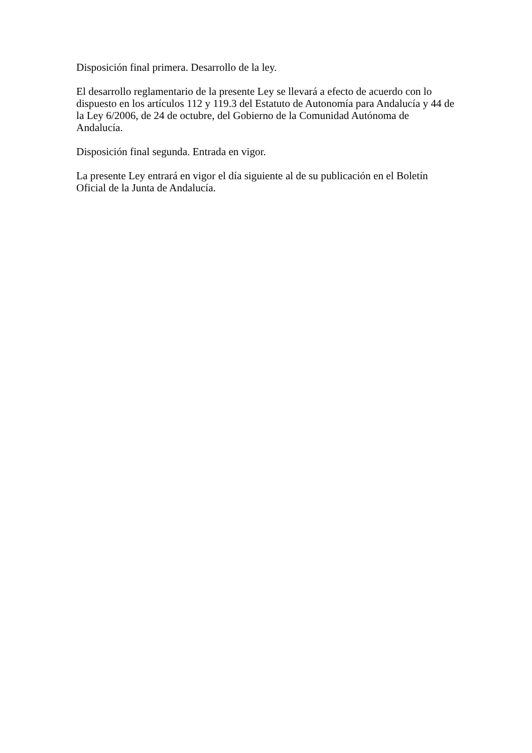Disposición final primera. Desarrollo de la ley.
El desarrollo reglamentario de la presente Ley se llevará a efecto de acuerdo con lo dispuesto en los artículos 112 y 119.3 del Estatuto de Autonomía para Andalucía y 44 de la Ley 6/2006, de 24 de octubre, del Gobierno de la Comunidad Autónoma de Andalucía.
Disposición final segunda. Entrada en vigor.
La presente Ley entrará en vigor el día siguiente al de su publicación en el Boletín Oficial de la Junta de Andalucía.